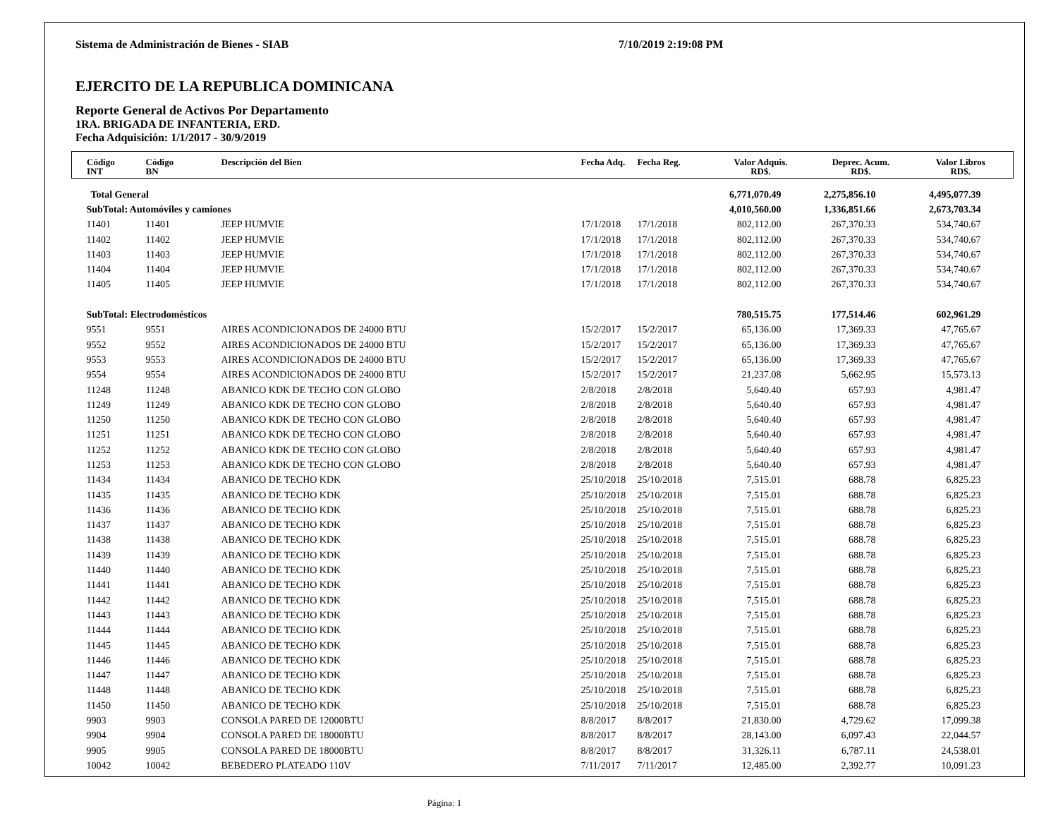Sistema de Administración de Bienes - SIAB 7/10/2019 2:19:08 PM
EJERCITO DE LA REPUBLICA DOMINICANA
Reporte General de Activos Por Departamento
1RA. BRIGADA DE INFANTERIA, ERD.
Fecha Adquisición: 1/1/2017 - 30/9/2019
| Código INT | Código BN | Descripción del Bien | Fecha Adq. | Fecha Reg. | Valor Adquis. RD$. | Deprec. Acum. RD$. | Valor Libros RD$. |
| --- | --- | --- | --- | --- | --- | --- | --- |
| Total General | | | | | 6,771,070.49 | 2,275,856.10 | 4,495,077.39 |
| SubTotal: Automóviles y camiones | | | | | 4,010,560.00 | 1,336,851.66 | 2,673,703.34 |
| 11401 | 11401 | JEEP HUMVIE | 17/1/2018 | 17/1/2018 | 802,112.00 | 267,370.33 | 534,740.67 |
| 11402 | 11402 | JEEP HUMVIE | 17/1/2018 | 17/1/2018 | 802,112.00 | 267,370.33 | 534,740.67 |
| 11403 | 11403 | JEEP HUMVIE | 17/1/2018 | 17/1/2018 | 802,112.00 | 267,370.33 | 534,740.67 |
| 11404 | 11404 | JEEP HUMVIE | 17/1/2018 | 17/1/2018 | 802,112.00 | 267,370.33 | 534,740.67 |
| 11405 | 11405 | JEEP HUMVIE | 17/1/2018 | 17/1/2018 | 802,112.00 | 267,370.33 | 534,740.67 |
| SubTotal: Electrodomésticos | | | | | 780,515.75 | 177,514.46 | 602,961.29 |
| 9551 | 9551 | AIRES ACONDICIONADOS DE 24000 BTU | 15/2/2017 | 15/2/2017 | 65,136.00 | 17,369.33 | 47,765.67 |
| 9552 | 9552 | AIRES ACONDICIONADOS DE 24000 BTU | 15/2/2017 | 15/2/2017 | 65,136.00 | 17,369.33 | 47,765.67 |
| 9553 | 9553 | AIRES ACONDICIONADOS DE 24000 BTU | 15/2/2017 | 15/2/2017 | 65,136.00 | 17,369.33 | 47,765.67 |
| 9554 | 9554 | AIRES ACONDICIONADOS DE 24000 BTU | 15/2/2017 | 15/2/2017 | 21,237.08 | 5,662.95 | 15,573.13 |
| 11248 | 11248 | ABANICO KDK DE TECHO CON GLOBO | 2/8/2018 | 2/8/2018 | 5,640.40 | 657.93 | 4,981.47 |
| 11249 | 11249 | ABANICO KDK DE TECHO CON GLOBO | 2/8/2018 | 2/8/2018 | 5,640.40 | 657.93 | 4,981.47 |
| 11250 | 11250 | ABANICO KDK DE TECHO CON GLOBO | 2/8/2018 | 2/8/2018 | 5,640.40 | 657.93 | 4,981.47 |
| 11251 | 11251 | ABANICO KDK DE TECHO CON GLOBO | 2/8/2018 | 2/8/2018 | 5,640.40 | 657.93 | 4,981.47 |
| 11252 | 11252 | ABANICO KDK DE TECHO CON GLOBO | 2/8/2018 | 2/8/2018 | 5,640.40 | 657.93 | 4,981.47 |
| 11253 | 11253 | ABANICO KDK DE TECHO CON GLOBO | 2/8/2018 | 2/8/2018 | 5,640.40 | 657.93 | 4,981.47 |
| 11434 | 11434 | ABANICO DE TECHO KDK | 25/10/2018 | 25/10/2018 | 7,515.01 | 688.78 | 6,825.23 |
| 11435 | 11435 | ABANICO DE TECHO KDK | 25/10/2018 | 25/10/2018 | 7,515.01 | 688.78 | 6,825.23 |
| 11436 | 11436 | ABANICO DE TECHO KDK | 25/10/2018 | 25/10/2018 | 7,515.01 | 688.78 | 6,825.23 |
| 11437 | 11437 | ABANICO DE TECHO KDK | 25/10/2018 | 25/10/2018 | 7,515.01 | 688.78 | 6,825.23 |
| 11438 | 11438 | ABANICO DE TECHO KDK | 25/10/2018 | 25/10/2018 | 7,515.01 | 688.78 | 6,825.23 |
| 11439 | 11439 | ABANICO DE TECHO KDK | 25/10/2018 | 25/10/2018 | 7,515.01 | 688.78 | 6,825.23 |
| 11440 | 11440 | ABANICO DE TECHO KDK | 25/10/2018 | 25/10/2018 | 7,515.01 | 688.78 | 6,825.23 |
| 11441 | 11441 | ABANICO DE TECHO KDK | 25/10/2018 | 25/10/2018 | 7,515.01 | 688.78 | 6,825.23 |
| 11442 | 11442 | ABANICO DE TECHO KDK | 25/10/2018 | 25/10/2018 | 7,515.01 | 688.78 | 6,825.23 |
| 11443 | 11443 | ABANICO DE TECHO KDK | 25/10/2018 | 25/10/2018 | 7,515.01 | 688.78 | 6,825.23 |
| 11444 | 11444 | ABANICO DE TECHO KDK | 25/10/2018 | 25/10/2018 | 7,515.01 | 688.78 | 6,825.23 |
| 11445 | 11445 | ABANICO DE TECHO KDK | 25/10/2018 | 25/10/2018 | 7,515.01 | 688.78 | 6,825.23 |
| 11446 | 11446 | ABANICO DE TECHO KDK | 25/10/2018 | 25/10/2018 | 7,515.01 | 688.78 | 6,825.23 |
| 11447 | 11447 | ABANICO DE TECHO KDK | 25/10/2018 | 25/10/2018 | 7,515.01 | 688.78 | 6,825.23 |
| 11448 | 11448 | ABANICO DE TECHO KDK | 25/10/2018 | 25/10/2018 | 7,515.01 | 688.78 | 6,825.23 |
| 11450 | 11450 | ABANICO DE TECHO KDK | 25/10/2018 | 25/10/2018 | 7,515.01 | 688.78 | 6,825.23 |
| 9903 | 9903 | CONSOLA PARED DE 12000BTU | 8/8/2017 | 8/8/2017 | 21,830.00 | 4,729.62 | 17,099.38 |
| 9904 | 9904 | CONSOLA PARED DE 18000BTU | 8/8/2017 | 8/8/2017 | 28,143.00 | 6,097.43 | 22,044.57 |
| 9905 | 9905 | CONSOLA PARED DE 18000BTU | 8/8/2017 | 8/8/2017 | 31,326.11 | 6,787.11 | 24,538.01 |
| 10042 | 10042 | BEBEDERO PLATEADO 110V | 7/11/2017 | 7/11/2017 | 12,485.00 | 2,392.77 | 10,091.23 |
Página: 1